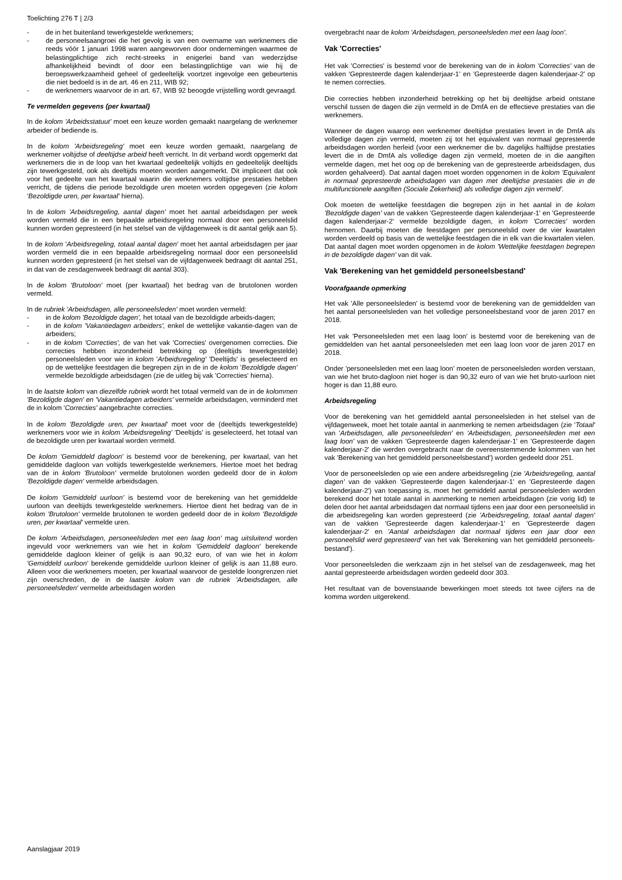Toelichting 276 T | 2/3
- de in het buitenland tewerkgestelde werknemers;
- de personeelsaangroei die het gevolg is van een overname van werknemers die reeds vóór 1 januari 1998 waren aangeworven door ondernemingen waarmee de belastingplichtige zich recht-streeks in enigerlei band van wederzijdse afhankelijkheid bevindt of door een belastingplichtige van wie hij de beroepswerkzaamheid geheel of gedeeltelijk voortzet ingevolge een gebeurtenis die niet bedoeld is in de art. 46 en 211, WIB 92;
- de werknemers waarvoor de in art. 67, WIB 92 beoogde vrijstelling wordt gevraagd.
Te vermelden gegevens (per kwartaal)
In de kolom 'Arbeidsstatuut' moet een keuze worden gemaakt naargelang de werknemer arbeider of bediende is.
In de kolom 'Arbeidsregeling' moet een keuze worden gemaakt, naargelang de werknemer voltijdse of deeltijdse arbeid heeft verricht. In dit verband wordt opgemerkt dat werknemers die in de loop van het kwartaal gedeeltelijk voltijds en gedeeltelijk deeltijds zijn tewerkgesteld, ook als deeltijds moeten worden aangemerkt. Dit impliceert dat ook voor het gedeelte van het kwartaal waarin die werknemers voltijdse prestaties hebben verricht, de tijdens die periode bezoldigde uren moeten worden opgegeven (zie kolom 'Bezoldigde uren, per kwartaal' hierna).
In de kolom 'Arbeidsregeling, aantal dagen' moet het aantal arbeidsdagen per week worden vermeld die in een bepaalde arbeidsregeling normaal door een personeelslid kunnen worden gepresteerd (in het stelsel van de vijfdagenweek is dit aantal gelijk aan 5).
In de kolom 'Arbeidsregeling, totaal aantal dagen' moet het aantal arbeidsdagen per jaar worden vermeld die in een bepaalde arbeidsregeling normaal door een personeelslid kunnen worden gepresteerd (in het stelsel van de vijfdagenweek bedraagt dit aantal 251, in dat van de zesdagenweek bedraagt dit aantal 303).
In de kolom 'Brutoloon' moet (per kwartaal) het bedrag van de brutolonen worden vermeld.
In de rubriek 'Arbeidsdagen, alle personeelsleden' moet worden vermeld:
- in de kolom 'Bezoldigde dagen', het totaal van de bezoldigde arbeids-dagen;
- in de kolom 'Vakantiedagen arbeiders', enkel de wettelijke vakantie-dagen van de arbeiders;
- in de kolom 'Correcties', de van het vak 'Correcties' overgenomen correcties. Die correcties hebben inzonderheid betrekking op (deeltijds tewerkgestelde) personeelsleden voor wie in kolom 'Arbeidsregeling' 'Deeltijds' is geselecteerd en op de wettelijke feestdagen die begrepen zijn in de in de kolom 'Bezoldigde dagen' vermelde bezoldigde arbeidsdagen (zie de uitleg bij vak 'Correcties' hierna).
In de laatste kolom van diezelfde rubriek wordt het totaal vermeld van de in de kolommen 'Bezoldigde dagen' en 'Vakantiedagen arbeiders' vermelde arbeidsdagen, verminderd met de in kolom 'Correcties' aangebrachte correcties.
In de kolom 'Bezoldigde uren, per kwartaal' moet voor de (deeltijds tewerkgestelde) werknemers voor wie in kolom 'Arbeidsregeling' 'Deeltijds' is geselecteerd, het totaal van de bezoldigde uren per kwartaal worden vermeld.
De kolom 'Gemiddeld dagloon' is bestemd voor de berekening, per kwartaal, van het gemiddelde dagloon van voltijds tewerkgestelde werknemers. Hiertoe moet het bedrag van de in kolom 'Brutoloon' vermelde brutolonen worden gedeeld door de in kolom 'Bezoldigde dagen' vermelde arbeidsdagen.
De kolom 'Gemiddeld uurloon' is bestemd voor de berekening van het gemiddelde uurloon van deeltijds tewerkgestelde werknemers. Hiertoe dient het bedrag van de in kolom 'Brutoloon' vermelde brutolonen te worden gedeeld door de in kolom 'Bezoldigde uren, per kwartaal' vermelde uren.
De kolom 'Arbeidsdagen, personeelsleden met een laag loon' mag uitsluitend worden ingevuld voor werknemers van wie het in kolom 'Gemiddeld dagloon' berekende gemiddelde dagloon kleiner of gelijk is aan 90,32 euro, of van wie het in kolom 'Gemiddeld uurloon' berekende gemiddelde uurloon kleiner of gelijk is aan 11,88 euro. Alleen voor die werknemers moeten, per kwartaal waarvoor de gestelde loongrenzen niet zijn overschreden, de in de laatste kolom van de rubriek 'Arbeidsdagen, alle personeelsleden' vermelde arbeidsdagen worden
overgebracht naar de kolom 'Arbeidsdagen, personeelsleden met een laag loon'.
Vak 'Correcties'
Het vak 'Correcties' is bestemd voor de berekening van de in kolom 'Correcties' van de vakken 'Gepresteerde dagen kalenderjaar-1' en 'Gepresteerde dagen kalenderjaar-2' op te nemen correcties.
Die correcties hebben inzonderheid betrekking op het bij deeltijdse arbeid ontstane verschil tussen de dagen die zijn vermeld in de DmfA en de effectieve prestaties van die werknemers.
Wanneer de dagen waarop een werknemer deeltijdse prestaties levert in de DmfA als volledige dagen zijn vermeld, moeten zij tot het equivalent van normaal gepresteerde arbeidsdagen worden herleid (voor een werknemer die bv. dagelijks halftijdse prestaties levert die in de DmfA als volledige dagen zijn vermeld, moeten de in die aangiften vermelde dagen, met het oog op de berekening van de gepresteerde arbeidsdagen, dus worden gehalveerd). Dat aantal dagen moet worden opgenomen in de kolom 'Equivalent in normaal gepresteerde arbeidsdagen van dagen met deeltijdse prestaties die in de multifunctionele aangiften (Sociale Zekerheid) als volledige dagen zijn vermeld'.
Ook moeten de wettelijke feestdagen die begrepen zijn in het aantal in de kolom 'Bezoldigde dagen' van de vakken 'Gepresteerde dagen kalenderjaar-1' en 'Gepresteerde dagen kalenderjaar-2' vermelde bezoldigde dagen, in kolom 'Correcties' worden hernomen. Daarbij moeten die feestdagen per personeelslid over de vier kwartalen worden verdeeld op basis van de wettelijke feestdagen die in elk van die kwartalen vielen. Dat aantal dagen moet worden opgenomen in de kolom 'Wettelijke feestdagen begrepen in de bezoldigde dagen' van dit vak.
Vak 'Berekening van het gemiddeld personeelsbestand'
Voorafgaande opmerking
Het vak 'Alle personeelsleden' is bestemd voor de berekening van de gemiddelden van het aantal personeelsleden van het volledige personeelsbestand voor de jaren 2017 en 2018.
Het vak 'Personeelsleden met een laag loon' is bestemd voor de berekening van de gemiddelden van het aantal personeelsleden met een laag loon voor de jaren 2017 en 2018.
Onder 'personeelsleden met een laag loon' moeten de personeelsleden worden verstaan, van wie het bruto-dagloon niet hoger is dan 90,32 euro of van wie het bruto-uurloon niet hoger is dan 11,88 euro.
Arbeidsregeling
Voor de berekening van het gemiddeld aantal personeelsleden in het stelsel van de vijfdagenweek, moet het totale aantal in aanmerking te nemen arbeidsdagen (zie 'Totaal' van 'Arbeidsdagen, alle personeelsleden' en 'Arbeidsdagen, personeelsleden met een laag loon' van de vakken 'Gepresteerde dagen kalenderjaar-1' en 'Gepresteerde dagen kalenderjaar-2' die werden overgebracht naar de overeenstemmende kolommen van het vak 'Berekening van het gemiddeld personeelsbestand') worden gedeeld door 251.
Voor de personeelsleden op wie een andere arbeidsregeling (zie 'Arbeidsregeling, aantal dagen' van de vakken 'Gepresteerde dagen kalenderjaar-1' en 'Gepresteerde dagen kalenderjaar-2') van toepassing is, moet het gemiddeld aantal personeelsleden worden berekend door het totale aantal in aanmerking te nemen arbeidsdagen (zie vorig lid) te delen door het aantal arbeidsdagen dat normaal tijdens een jaar door een personeelslid in die arbeidsregeling kan worden gepresteerd (zie 'Arbeidsregeling, totaal aantal dagen' van de vakken 'Gepresteerde dagen kalenderjaar-1' en 'Gepresteerde dagen kalenderjaar-2' en 'Aantal arbeidsdagen dat normaal tijdens een jaar door een personeelslid werd gepresteerd' van het vak 'Berekening van het gemiddeld personeels-bestand').
Voor personeelsleden die werkzaam zijn in het stelsel van de zesdagenweek, mag het aantal gepresteerde arbeidsdagen worden gedeeld door 303.
Het resultaat van de bovenstaande bewerkingen moet steeds tot twee cijfers na de komma worden uitgerekend.
Aanslagjaar 2019